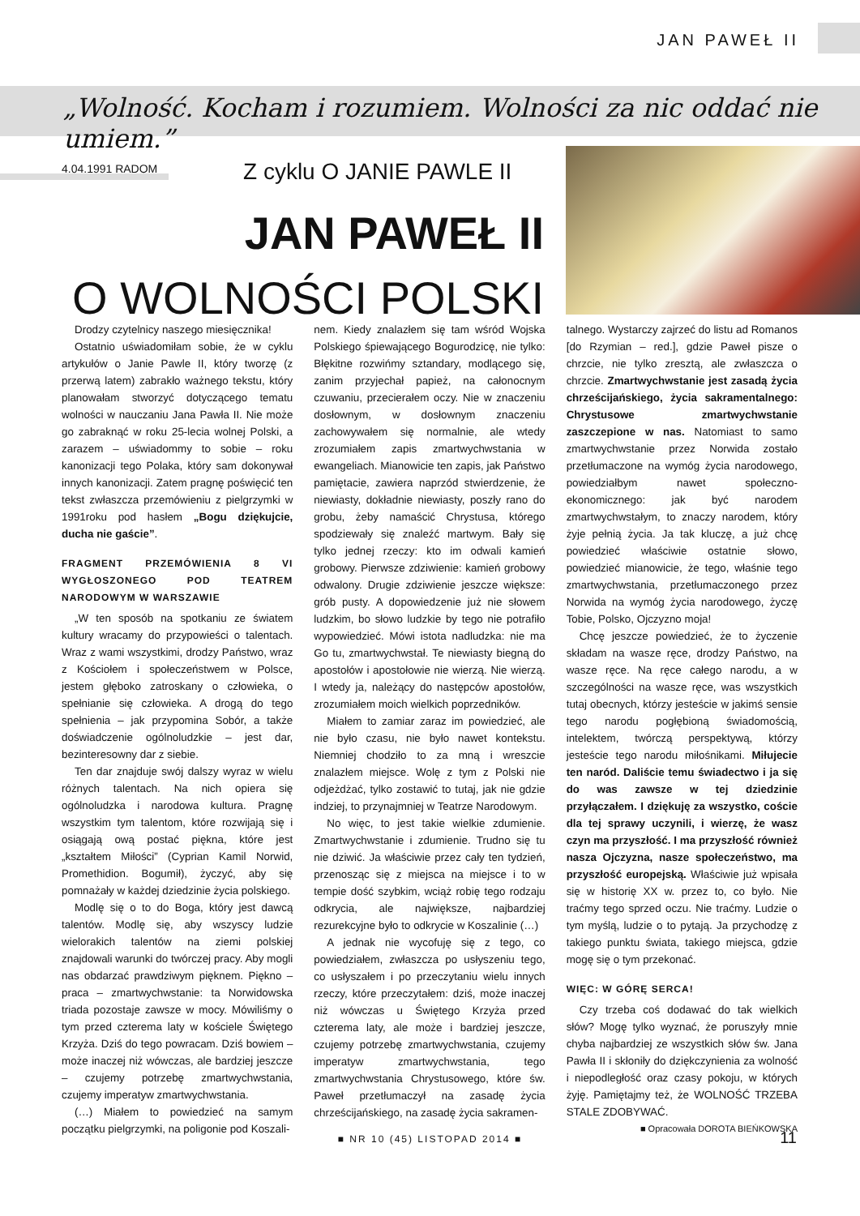JAN PAWEŁ II
„Wolność. Kocham i rozumiem. Wolności za nic oddać nie umiem.”
4.04.1991 RADOM Z cyklu O JANIE PAWLE II
JAN PAWEŁ II
O WOLNOŚCI POLSKI
Drodzy czytelnicy naszego miesięcznika!
Ostatnio uświadomiłam sobie, że w cyklu artykułów o Janie Pawle II, który tworzę (z przerwą latem) zabrakło ważnego tekstu, który planowałam stworzyć dotyczącego tematu wolności w nauczaniu Jana Pawła II. Nie może go zabraknąć w roku 25-lecia wolnej Polski, a zarazem – uświadommy to sobie – roku kanonizacji tego Polaka, który sam dokonywał innych kanonizacji. Zatem pragnę poświęcić ten tekst zwłaszcza przemówieniu z pielgrzymki w 1991roku pod hasłem „Bogu dziękujcie, ducha nie gaście”.
FRAGMENT PRZEMÓWIENIA 8 VI WYGŁOSZONEGO POD TEATREM NARODOWYM W WARSZAWIE
„W ten sposób na spotkaniu ze światem kultury wracamy do przypowieści o talentach. Wraz z wami wszystkimi, drodzy Państwo, wraz z Kościołem i społeczeństwem w Polsce, jestem głęboko zatroskany o człowieka, o spełnianie się człowieka. A drogą do tego spełnienia – jak przypomina Sobór, a także doświadczenie ogólnoludzkie – jest dar, bezinteresowny dar z siebie.
Ten dar znajduje swój dalszy wyraz w wielu różnych talentach. Na nich opiera się ogólnoludzka i narodowa kultura. Pragnę wszystkim tym talentom, które rozwijają się i osiągają ową postać piękna, które jest „kształtem Miłości” (Cyprian Kamil Norwid, Promethidion. Bogumił), życzyć, aby się pomnażały w każdej dziedzinie życia polskiego.
Modlę się o to do Boga, który jest dawcą talentów. Modlę się, aby wszyscy ludzie wielorakich talentów na ziemi polskiej znajdowali warunki do twórczej pracy. Aby mogli nas obdarzać prawdziwym pięknem. Piękno – praca – zmartwychwstanie: ta Norwidowska triada pozostaje zawsze w mocy. Mówiliśmy o tym przed czterema laty w kościele Świętego Krzyża. Dziś do tego powracam. Dziś bowiem – może inaczej niż wówczas, ale bardziej jeszcze – czujemy potrzebę zmartwychwstania, czujemy imperatyw zmartwychwstania.
(…) Miałem to powiedzieć na samym początku pielgrzymki, na poligonie pod Koszali-
nem. Kiedy znalazłem się tam wśród Wojska Polskiego śpiewającego Bogurodzicę, nie tylko: Błękitne rozwińmy sztandary, modlącego się, zanim przyjechał papież, na całonocnym czuwaniu, przecierałem oczy. Nie w znaczeniu dosłownym, w dosłownym znaczeniu zachowywałem się normalnie, ale wtedy zrozumiałem zapis zmartwychwstania w ewangeliach. Mianowicie ten zapis, jak Państwo pamiętacie, zawiera naprzód stwierdzenie, że niewiasty, dokładnie niewiasty, poszły rano do grobu, żeby namaścić Chrystusa, którego spodziewały się znaleźć martwym. Bały się tylko jednej rzeczy: kto im odwali kamień grobowy. Pierwsze zdziwienie: kamień grobowy odwalony. Drugie zdziwienie jeszcze większe: grób pusty. A dopowiedzenie już nie słowem ludzkim, bo słowo ludzkie by tego nie potrafiło wypowiedzieć. Mówi istota nadludzka: nie ma Go tu, zmartwychwstał. Te niewiasty biegną do apostołów i apostołowie nie wierzą. Nie wierzą. I wtedy ja, należący do następców apostołów, zrozumiałem moich wielkich poprzedników.
Miałem to zamiar zaraz im powiedzieć, ale nie było czasu, nie było nawet kontekstu. Niemniej chodziło to za mną i wreszcie znalazłem miejsce. Wolę z tym z Polski nie odjeżdżać, tylko zostawić to tutaj, jak nie gdzie indziej, to przynajmniej w Teatrze Narodowym.
No więc, to jest takie wielkie zdumienie. Zmartwychwstanie i zdumienie. Trudno się tu nie dziwić. Ja właściwie przez cały ten tydzień, przenosząc się z miejsca na miejsce i to w tempie dość szybkim, wciąż robię tego rodzaju odkrycia, ale największe, najbardziej rezurekcyjne było to odkrycie w Koszalinie (…)
A jednak nie wycofuję się z tego, co powiedziałem, zwłaszcza po usłyszeniu tego, co usłyszałem i po przeczytaniu wielu innych rzeczy, które przeczytałem: dziś, może inaczej niż wówczas u Świętego Krzyża przed czterema laty, ale może i bardziej jeszcze, czujemy potrzebę zmartwychwstania, czujemy imperatyw zmartwychwstania, tego zmartwychwstania Chrystusowego, które św. Paweł przetłumaczył na zasadę życia chrześcijańskiego, na zasadę życia sakramen-
talnego. Wystarczy zajrzeć do listu ad Romanos [do Rzymian – red.], gdzie Paweł pisze o chrzcie, nie tylko zresztą, ale zwłaszcza o chrzcie. Zmartwychwstanie jest zasadą życia chrześcijańskiego, życia sakramentalnego: Chrystusowe zmartwychwstanie zaszczepione w nas. Natomiast to samo zmartwychwstanie przez Norwida zostało przetłumaczone na wymóg życia narodowego, powiedziałbym nawet społeczno-ekonomicznego: jak być narodem zmartwychwstałym, to znaczy narodem, który żyje pełnią życia. Ja tak kluczę, a już chcę powiedzieć właściwie ostatnie słowo, powiedzieć mianowicie, że tego, właśnie tego zmartwychwstania, przetłumaczonego przez Norwida na wymóg życia narodowego, życzę Tobie, Polsko, Ojczyzno moja!
Chcę jeszcze powiedzieć, że to życzenie składam na wasze ręce, drodzy Państwo, na wasze ręce. Na ręce całego narodu, a w szczególności na wasze ręce, was wszystkich tutaj obecnych, którzy jesteście w jakimś sensie tego narodu pogłębioną świadomością, intelektem, twórczą perspektywą, którzy jesteście tego narodu miłośnikami. Miłujecie ten naród. Daliście temu świadectwo i ja się do was zawsze w tej dziedzinie przyłączałem. I dziękuję za wszystko, coście dla tej sprawy uczynili, i wierzę, że wasz czyn ma przyszłość. I ma przyszłość również nasza Ojczyzna, nasze społeczeństwo, ma przyszłość europejską. Właściwie już wpisała się w historię XX w. przez to, co było. Nie traćmy tego sprzed oczu. Nie traćmy. Ludzie o tym myślą, ludzie o to pytają. Ja przychodzę z takiego punktu świata, takiego miejsca, gdzie mogę się o tym przekonać.
WIĘC: W GÓRĘ SERCA!
Czy trzeba coś dodawać do tak wielkich słów? Mogę tylko wyznać, że poruszyły mnie chyba najbardziej ze wszystkich słów św. Jana Pawła II i skłoniły do dziękczynienia za wolność i niepodległość oraz czasy pokoju, w których żyję. Pamiętajmy też, że WOLNOŚĆ TRZEBA STALE ZDOBYWAĆ.
■ Opracowała DOROTA BIEŃKOWSKA
■ NR 10 (45) LISTOPAD 2014 ■ 11